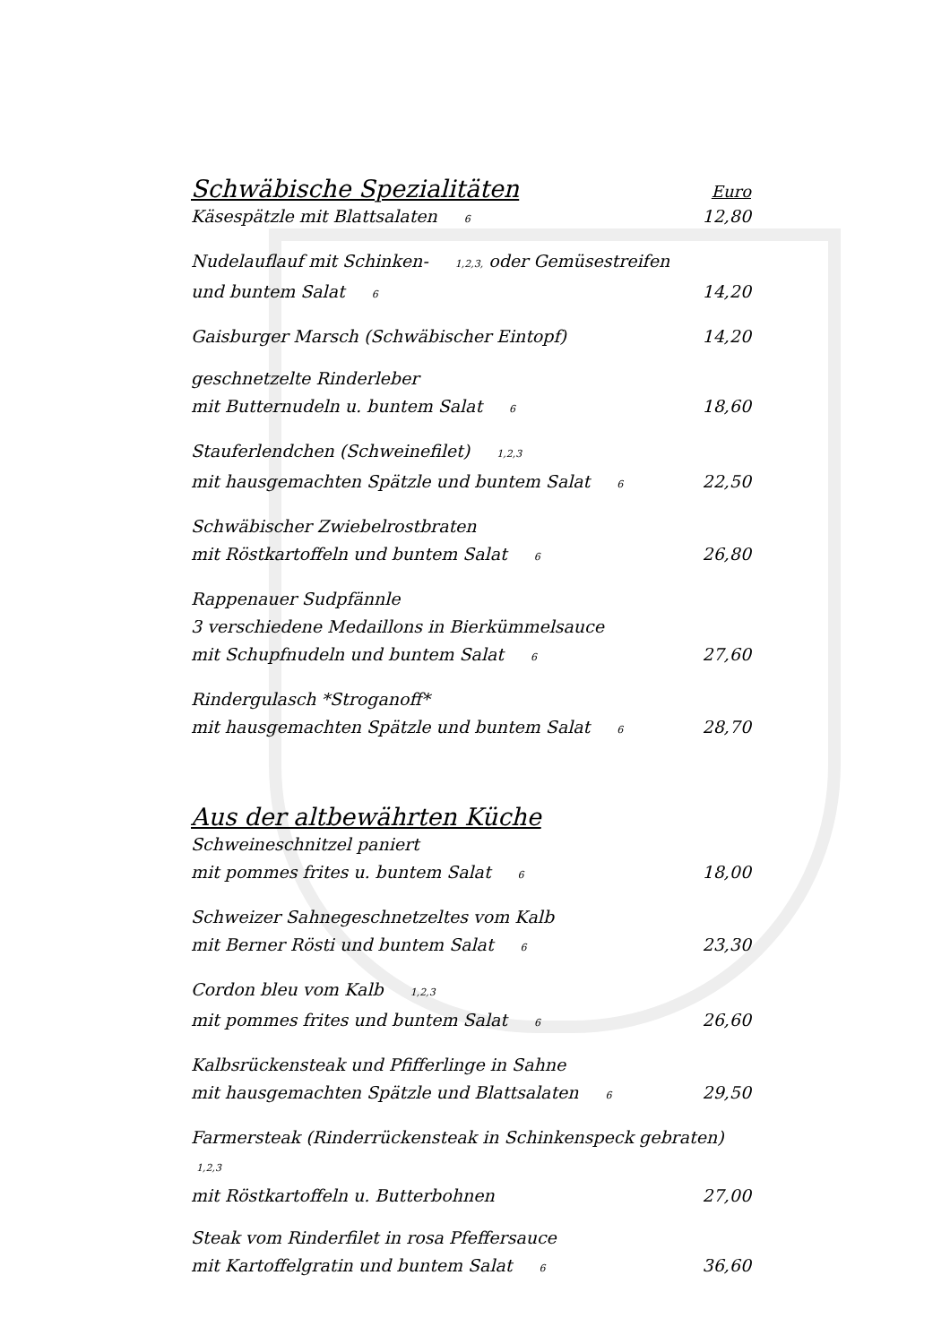Schwäbische Spezialitäten Euro
Käsespätzle mit Blattsalaten <sup>6</sup>
12,80
Nudelauflauf mit Schinken- <sup>1,2,3,</sup> oder Gemüsestreifen
und buntem Salat <sup>6</sup>
14,20
Gaisburger Marsch (Schwäbischer Eintopf)
14,20
geschnetzelte Rinderleber
mit Butternudeln u. buntem Salat <sup>6</sup>
18,60
Stauferlendchen (Schweinefilet) <sup>1,2,3</sup>
mit hausgemachten Spätzle und buntem Salat <sup>6</sup>
22,50
Schwäbischer Zwiebelrostbraten
mit Röstkartoffeln und buntem Salat <sup>6</sup>
26,80
Rappenauer Sudpfännle
3 verschiedene Medaillons in Bierkümmelsauce
mit Schupfnudeln und buntem Salat <sup>6</sup>
27,60
Rindergulasch *Stroganoff*
mit hausgemachten Spätzle und buntem Salat <sup>6</sup>
28,70
Aus der altbewährten Küche
Schweineschnitzel paniert
mit pommes frites u. buntem Salat <sup>6</sup>
18,00
Schweizer Sahnegeschnetzeltes vom Kalb
mit Berner Rösti und buntem Salat <sup>6</sup>
23,30
Cordon bleu vom Kalb <sup>1,2,3</sup>
mit pommes frites und buntem Salat <sup>6</sup>
26,60
Kalbsrückensteak und Pfifferlinge in Sahne
mit hausgemachten Spätzle und Blattsalaten <sup>6</sup>
29,50
Farmersteak (Rinderrückensteak in Schinkenspeck gebraten) <sup>1,2,3</sup>
mit Röstkartoffeln u. Butterbohnen
27,00
Steak vom Rinderfilet in rosa Pfeffersauce
mit Kartoffelgratin und buntem Salat <sup>6</sup>
36,60